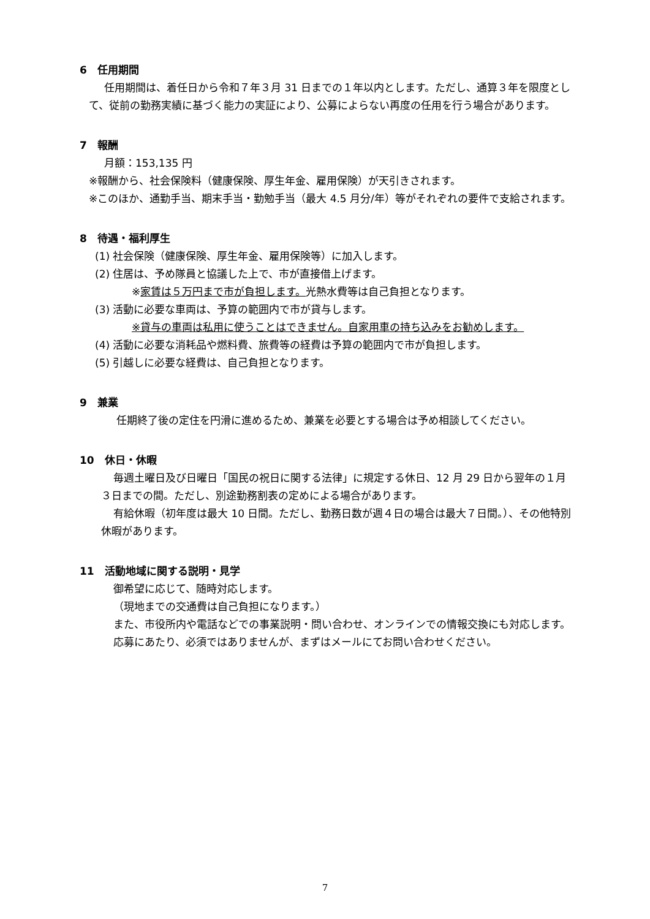6　任用期間
任用期間は、着任日から令和７年３月 31 日までの１年以内とします。ただし、通算３年を限度として、従前の勤務実績に基づく能力の実証により、公募によらない再度の任用を行う場合があります。
7　報酬
月額：153,135 円
※報酬から、社会保険料（健康保険、厚生年金、雇用保険）が天引きされます。
※このほか、通勤手当、期末手当・勤勉手当（最大 4.5 月分/年）等がそれぞれの要件で支給されます。
8　待遇・福利厚生
(1) 社会保険（健康保険、厚生年金、雇用保険等）に加入します。
(2) 住居は、予め隊員と協議した上で、市が直接借上げます。
※家賃は５万円まで市が負担します。光熱水費等は自己負担となります。
(3) 活動に必要な車両は、予算の範囲内で市が貸与します。
※貸与の車両は私用に使うことはできません。自家用車の持ち込みをお勧めします。
(4) 活動に必要な消耗品や燃料費、旅費等の経費は予算の範囲内で市が負担します。
(5) 引越しに必要な経費は、自己負担となります。
9　兼業
任期終了後の定住を円滑に進めるため、兼業を必要とする場合は予め相談してください。
10　休日・休暇
毎週土曜日及び日曜日「国民の祝日に関する法律」に規定する休日、12 月 29 日から翌年の１月３日までの間。ただし、別途勤務割表の定めによる場合があります。
有給休暇（初年度は最大 10 日間。ただし、勤務日数が週４日の場合は最大７日間。）、その他特別休暇があります。
11　活動地域に関する説明・見学
御希望に応じて、随時対応します。
（現地までの交通費は自己負担になります。）
また、市役所内や電話などでの事業説明・問い合わせ、オンラインでの情報交換にも対応します。応募にあたり、必須ではありませんが、まずはメールにてお問い合わせください。
7